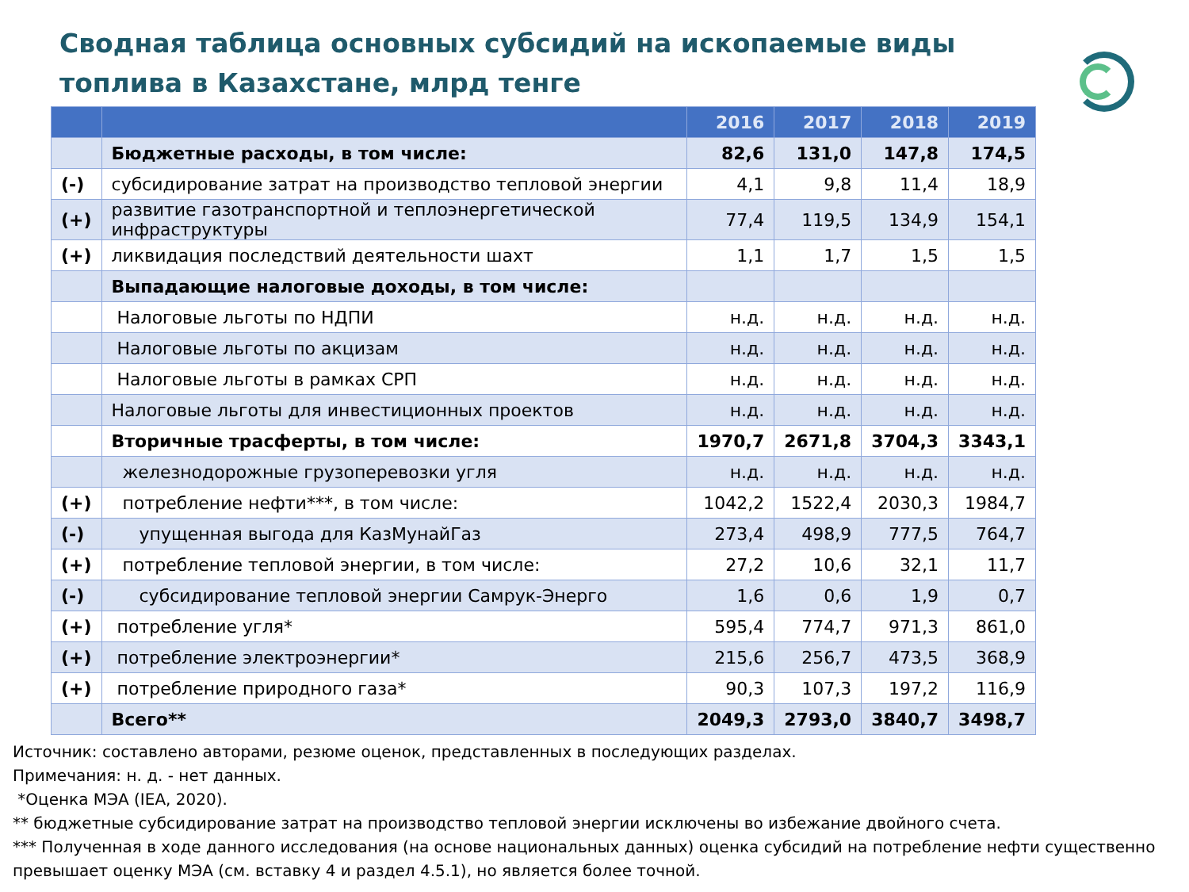Сводная таблица основных субсидий на ископаемые виды топлива в Казахстане, млрд тенге
| | | 2016 | 2017 | 2018 | 2019 |
| --- | --- | --- | --- | --- | --- |
| | Бюджетные расходы, в том числе: | 82,6 | 131,0 | 147,8 | 174,5 |
| (-) | субсидирование затрат на производство тепловой энергии | 4,1 | 9,8 | 11,4 | 18,9 |
| (+) | развитие газотранспортной и теплоэнергетической инфраструктуры | 77,4 | 119,5 | 134,9 | 154,1 |
| (+) | ликвидация последствий деятельности шахт | 1,1 | 1,7 | 1,5 | 1,5 |
| | Выпадающие налоговые доходы, в том числе: | | | | |
| | Налоговые льготы по НДПИ | н.д. | н.д. | н.д. | н.д. |
| | Налоговые льготы по акцизам | н.д. | н.д. | н.д. | н.д. |
| | Налоговые льготы в рамках СРП | н.д. | н.д. | н.д. | н.д. |
| | Налоговые льготы для инвестиционных проектов | н.д. | н.д. | н.д. | н.д. |
| | Вторичные трасферты, в том числе: | 1970,7 | 2671,8 | 3704,3 | 3343,1 |
| | железнодорожные грузоперевозки угля | н.д. | н.д. | н.д. | н.д. |
| (+) | потребление нефти***, в том числе: | 1042,2 | 1522,4 | 2030,3 | 1984,7 |
| (-) | упущенная выгода для КазМунайГаз | 273,4 | 498,9 | 777,5 | 764,7 |
| (+) | потребление тепловой энергии, в том числе: | 27,2 | 10,6 | 32,1 | 11,7 |
| (-) | субсидирование тепловой энергии Самрук-Энерго | 1,6 | 0,6 | 1,9 | 0,7 |
| (+) | потребление угля* | 595,4 | 774,7 | 971,3 | 861,0 |
| (+) | потребление электроэнергии* | 215,6 | 256,7 | 473,5 | 368,9 |
| (+) | потребление природного газа* | 90,3 | 107,3 | 197,2 | 116,9 |
| | Всего** | 2049,3 | 2793,0 | 3840,7 | 3498,7 |
Источник: составлено авторами, резюме оценок, представленных в последующих разделах.
Примечания: н. д. - нет данных.
*Оценка МЭА (IEA, 2020).
** бюджетные субсидирование затрат на производство тепловой энергии исключены во избежание двойного счета.
*** Полученная в ходе данного исследования (на основе национальных данных) оценка субсидий на потребление нефти существенно превышает оценку МЭА (см. вставку 4 и раздел 4.5.1), но является более точной.